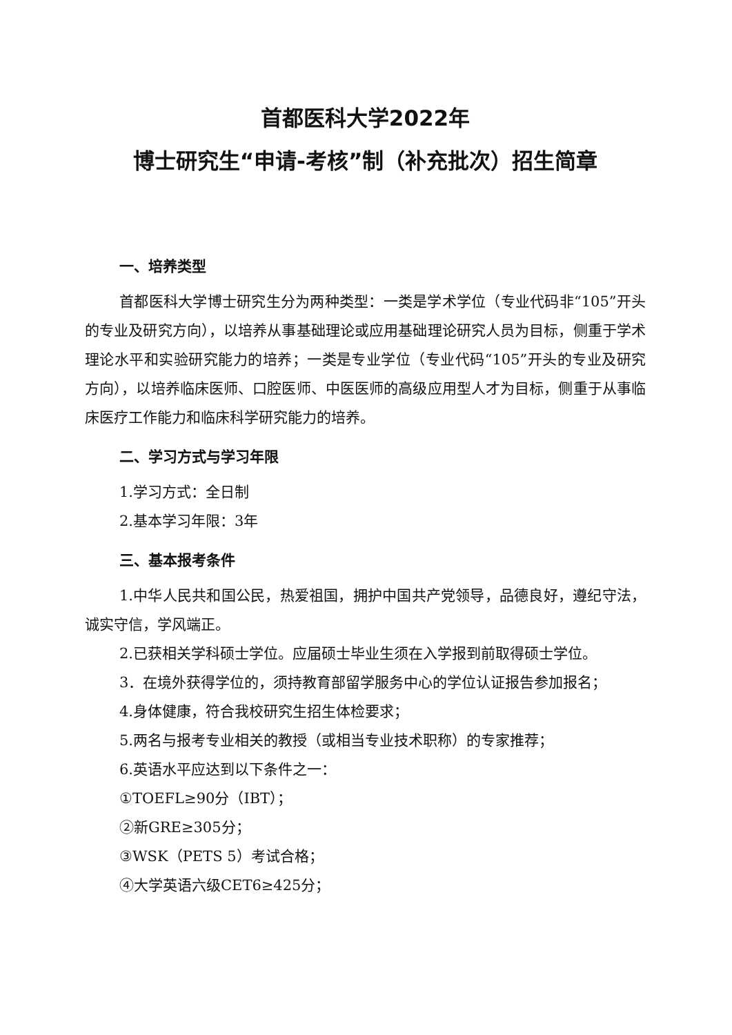首都医科大学2022年
博士研究生“申请-考核”制（补充批次）招生简章
一、培养类型
首都医科大学博士研究生分为两种类型：一类是学术学位（专业代码非“105”开头的专业及研究方向），以培养从事基础理论或应用基础理论研究人员为目标，侧重于学术理论水平和实验研究能力的培养；一类是专业学位（专业代码“105”开头的专业及研究方向），以培养临床医师、口腔医师、中医医师的高级应用型人才为目标，侧重于从事临床医疗工作能力和临床科学研究能力的培养。
二、学习方式与学习年限
1.学习方式：全日制
2.基本学习年限：3年
三、基本报考条件
1.中华人民共和国公民，热爱祖国，拥护中国共产党领导，品德良好，遵纪守法，诚实守信，学风端正。
2.已获相关学科硕士学位。应届硕士毕业生须在入学报到前取得硕士学位。
3．在境外获得学位的，须持教育部留学服务中心的学位认证报告参加报名；
4.身体健康，符合我校研究生招生体检要求；
5.两名与报考专业相关的教授（或相当专业技术职称）的专家推荐；
6.英语水平应达到以下条件之一：
①TOEFL≥90分（IBT）；
②新GRE≥305分；
③WSK（PETS 5）考试合格；
④大学英语六级CET6≥425分；